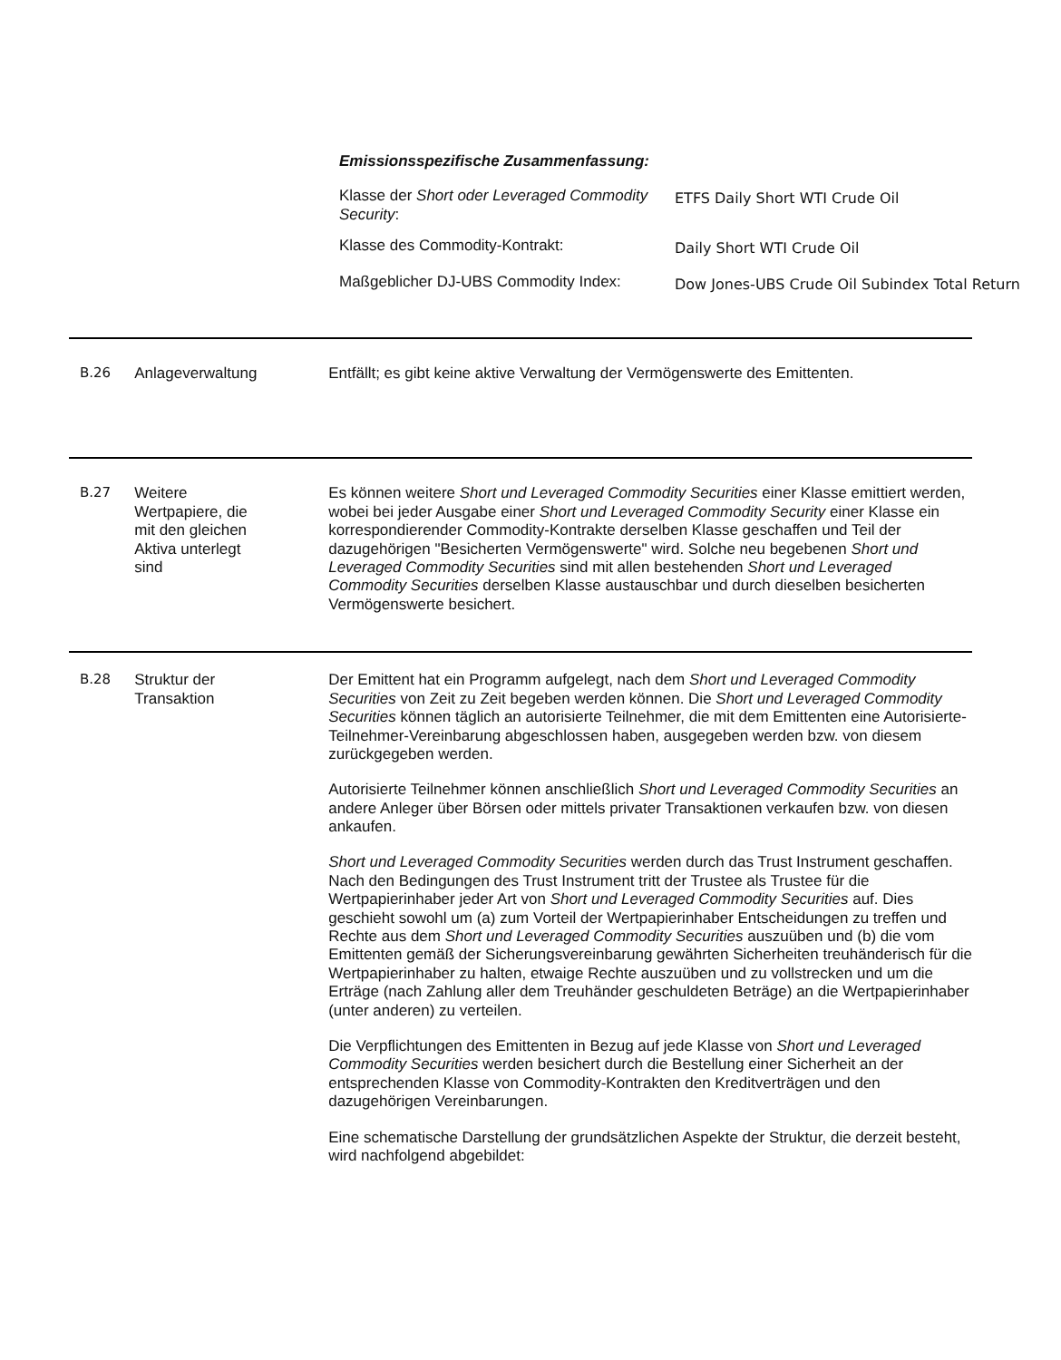Emissionsspezifische Zusammenfassung:
| Klasse der Short oder Leveraged Commodity Security : | ETFS Daily Short WTI Crude Oil |
| Klasse des Commodity-Kontrakt: | Daily Short WTI Crude Oil |
| Maßgeblicher DJ-UBS Commodity Index: | Dow Jones-UBS Crude Oil Subindex Total Return |
B.26 Anlageverwaltung Entfällt; es gibt keine aktive Verwaltung der Vermögenswerte des Emittenten.
B.27 Weitere
Wertpapiere, die
mit den gleichen
Aktiva unterlegt
sind
Es können weitere Short und Leveraged Commodity Securities einer Klasse emittiert werden, wobei bei jeder Ausgabe einer Short und Leveraged Commodity Security einer Klasse ein korrespondierender Commodity-Kontrakte derselben Klasse geschaffen und Teil der dazugehörigen "Besicherten Vermögenswerte" wird. Solche neu begebenen Short und Leveraged Commodity Securities sind mit allen bestehenden Short und Leveraged Commodity Securities derselben Klasse austauschbar und durch dieselben besicherten Vermögenswerte besichert.
B.28 Struktur der
Transaktion
Der Emittent hat ein Programm aufgelegt, nach dem Short und Leveraged Commodity Securities von Zeit zu Zeit begeben werden können. Die Short und Leveraged Commodity Securities können täglich an autorisierte Teilnehmer, die mit dem Emittenten eine Autorisierte-Teilnehmer-Vereinbarung abgeschlossen haben, ausgegeben werden bzw. von diesem zurückgegeben werden.
Autorisierte Teilnehmer können anschließlich Short und Leveraged Commodity Securities an andere Anleger über Börsen oder mittels privater Transaktionen verkaufen bzw. von diesen ankaufen.
Short und Leveraged Commodity Securities werden durch das Trust Instrument geschaffen. Nach den Bedingungen des Trust Instrument tritt der Trustee als Trustee für die Wertpapierinhaber jeder Art von Short und Leveraged Commodity Securities auf. Dies geschieht sowohl um (a) zum Vorteil der Wertpapierinhaber Entscheidungen zu treffen und Rechte aus dem Short und Leveraged Commodity Securities auszuüben und (b) die vom Emittenten gemäß der Sicherungsvereinbarung gewährten Sicherheiten treuhänderisch für die Wertpapierinhaber zu halten, etwaige Rechte auszuüben und zu vollstrecken und um die Erträge (nach Zahlung aller dem Treuhänder geschuldeten Beträge) an die Wertpapierinhaber (unter anderen) zu verteilen.
Die Verpflichtungen des Emittenten in Bezug auf jede Klasse von Short und Leveraged Commodity Securities werden besichert durch die Bestellung einer Sicherheit an der entsprechenden Klasse von Commodity-Kontrakten den Kreditverträgen und den dazugehörigen Vereinbarungen.
Eine schematische Darstellung der grundsätzlichen Aspekte der Struktur, die derzeit besteht, wird nachfolgend abgebildet: